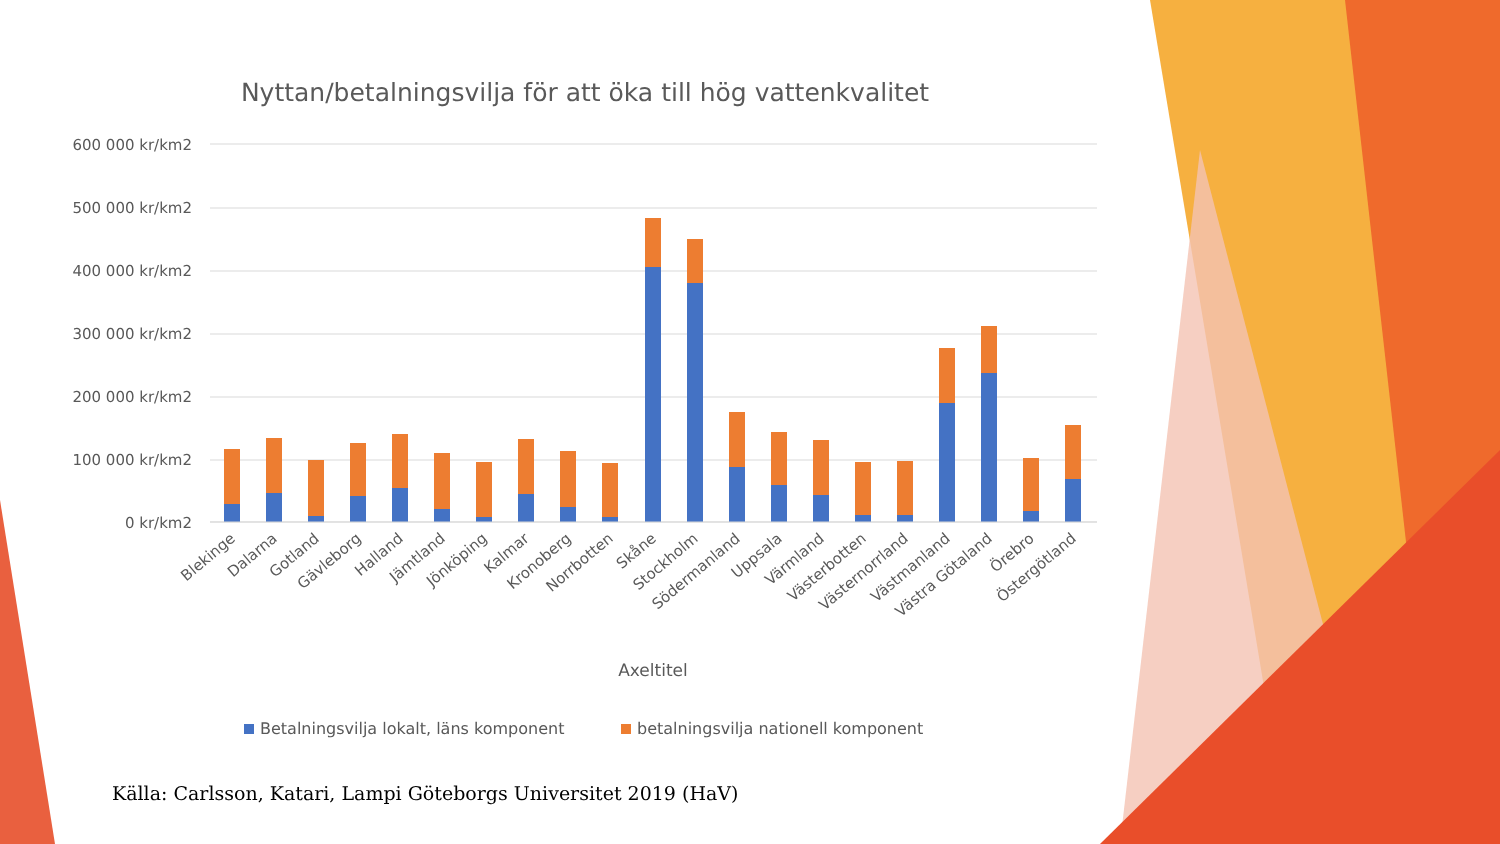Nyttan/betalningsvilja för att öka till hög vattenkvalitet
600 000 kr/km2
500 000 kr/km2
400 000 kr/km2
300 000 kr/km2
200 000 kr/km2
100 000 kr/km2
0 kr/km2
Blekinge
Dalarna
Gotland
Gävleborg
Halland
Jämtland
Jönköping
Kalmar
Kronoberg
Norrbotten
Skåne
Stockholm
Södermanland
Uppsala
Värmland
Västerbotten
Västernorrland
Västmanland
Västra Götaland
Örebro
Östergötland
Axeltitel
Betalningsvilja lokalt, läns komponent
betalningsvilja nationell komponent
Källa: Carlsson, Katari, Lampi Göteborgs Universitet 2019 (HaV)